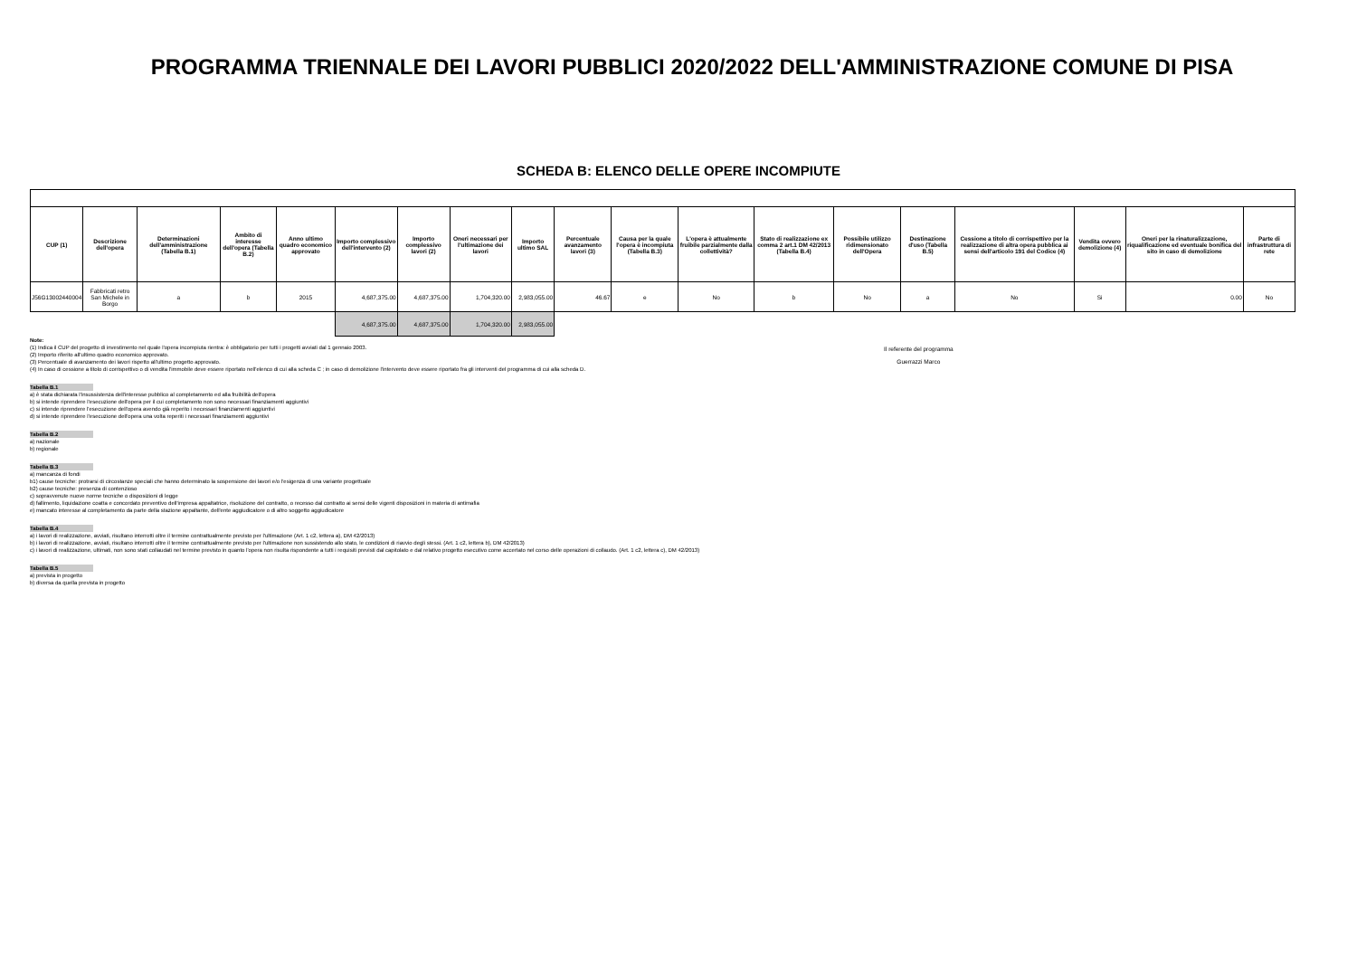PROGRAMMA TRIENNALE DEI LAVORI PUBBLICI 2020/2022 DELL'AMMINISTRAZIONE COMUNE DI PISA
SCHEDA B: ELENCO DELLE OPERE INCOMPIUTE
| CUP (1) | Descrizione dell'opera | Determinazioni dell'amministrazione (Tabella B.1) | Ambito di interesse dell'opera (Tabella B.2) | Anno ultimo quadro economico approvato | Importo complessivo dell'intervento (2) | Importo complessivo lavori (2) | Oneri necessari per l'ultimazione dei lavori | Importo ultimo SAL | Percentuale avanzamento lavori (3) | Causa per la quale l'opera è incompiuta (Tabella B.3) | L'opera è attualmente fruibile parzialmente dalla collettività? | Stato di realizzazione ex comma 2 art.1 DM 42/2013 (Tabella B.4) | Possibile utilizzo ridimensionato dell'Opera | Destinazione d'uso (Tabella B.5) | Cessione a titolo di corrispettivo per la realizzazione di altra opera pubblica ai sensi dell'articolo 191 del Codice (4) | Vendita ovvero demolizione (4) | Oneri per la rinaturalizzazione, riqualificazione ed eventuale bonifica del sito in caso di demolizione | Parte di infrastruttura di rete |
| --- | --- | --- | --- | --- | --- | --- | --- | --- | --- | --- | --- | --- | --- | --- | --- | --- | --- | --- |
| J56G13002440004 | Fabbricati retro San Michele in Borgo | a | b | 2015 | 4,687,375.00 | 4,687,375.00 | 1,704,320.00 | 2,983,055.00 | 46.67 | e | No | b | No | a | No | Si | 0.00 | No |
| | | | | | 4,687,375.00 | 4,687,375.00 | 1,704,320.00 | 2,983,055.00 | | | | | | | | | | |
Note:
(1) Indica il CUP del progetto di investimento nel quale l'opera incompiuta rientra: è obbligatorio per tutti i progetti avviati dal 1 gennaio 2003.
(2) Importo riferito all'ultimo quadro economico approvato.
(3) Percentuale di avanzamento dei lavori rispetto all'ultimo progetto approvato.
(4) In caso di cessione a titolo di corrispettivo o di vendita l'immobile deve essere riportato nell'elenco di cui alla scheda C ; in caso di demolizione l'intervento deve essere riportato fra gli interventi del programma di cui alla scheda D.
Il referente del programma
Guerrazzi Marco
Tabella B.1
a) è stata dichiarata l'insussistenza dell'interesse pubblico al completamento ed alla fruibilità dell'opera
b) si intende riprendere l'esecuzione dell'opera per il cui completamento non sono necessari finanziamenti aggiuntivi
c) si intende riprendere l'esecuzione dell'opera avendo già reperito i necessari finanziamenti aggiuntivi
d) si intende riprendere l'esecuzione dell'opera una volta reperiti i necessari finanziamenti aggiuntivi
Tabella B.2
a) nazionale
b) regionale
Tabella B.3
a) mancanza di fondi
b1) cause tecniche: protrarsi di circostanze speciali che hanno determinato la sospensione dei lavori e/o l'esigenza di una variante progettuale
b2) cause tecniche: presenza di contenzioso
c) sopravvenute nuove norme tecniche o disposizioni di legge
d) fallimento, liquidazione coatta e concordato preventivo dell'impresa appaltatrice, risoluzione del contratto, o recesso dal contratto ai sensi delle vigenti disposizioni in materia di antimafia
e) mancato interesse al completamento da parte della stazione appaltante, dell'ente aggiudicatore o di altro soggetto aggiudicatore
Tabella B.4
a) i lavori di realizzazione, avviati, risultano interrotti oltre il termine contrattualmente previsto per l'ultimazione (Art. 1 c2, lettera a), DM 42/2013)
b) i lavori di realizzazione, avviati, risultano interrotti oltre il termine contrattualmente previsto per l'ultimazione non sussistendo allo stato, le condizioni di riavvio degli stessi. (Art. 1 c2, lettera b), DM 42/2013)
c) i lavori di realizzazione, ultimati, non sono stati collaudati nel termine previsto in quanto l'opera non risulta rispondente a tutti i requisiti previsti dal capitolato e dal relativo progetto esecutivo come accertato nel corso delle operazioni di collaudo. (Art. 1 c2, lettera c), DM 42/2013)
Tabella B.5
a) prevista in progetto
b) diversa da quella prevista in progetto